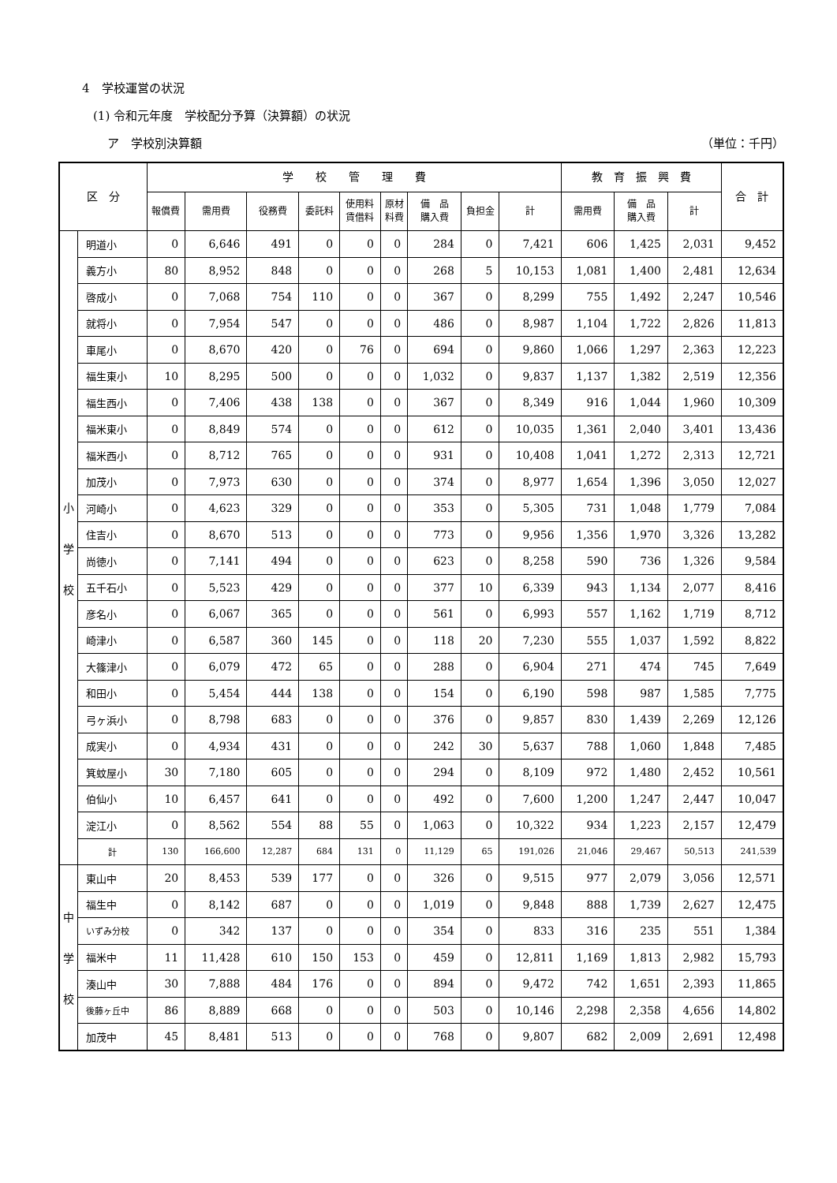4　学校運営の状況
(1) 令和元年度　学校配分予算（決算額）の状況
ア　学校別決算額 （単位：千円）
| 区 分 | | 学 校 管 理 費 | | | | | | | | | 教 育 振 興 費 | | | 合 計 |
| --- | --- | --- | --- | --- | --- | --- | --- | --- | --- | --- | --- | --- | --- | --- |
| | | 報償費 | 需用費 | 役務費 | 委託料 | 使用料 賃借料 | 原材 料費 | 備 品 購入費 | 負担金 | 計 | 需用費 | 備 品 購入費 | 計 | |
| 小 学 校 | 明道小 | 0 | 6,646 | 491 | 0 | 0 | 0 | 284 | 0 | 7,421 | 606 | 1,425 | 2,031 | 9,452 |
| | 義方小 | 80 | 8,952 | 848 | 0 | 0 | 0 | 268 | 5 | 10,153 | 1,081 | 1,400 | 2,481 | 12,634 |
| | 啓成小 | 0 | 7,068 | 754 | 110 | 0 | 0 | 367 | 0 | 8,299 | 755 | 1,492 | 2,247 | 10,546 |
| | 就将小 | 0 | 7,954 | 547 | 0 | 0 | 0 | 486 | 0 | 8,987 | 1,104 | 1,722 | 2,826 | 11,813 |
| | 車尾小 | 0 | 8,670 | 420 | 0 | 76 | 0 | 694 | 0 | 9,860 | 1,066 | 1,297 | 2,363 | 12,223 |
| | 福生東小 | 10 | 8,295 | 500 | 0 | 0 | 0 | 1,032 | 0 | 9,837 | 1,137 | 1,382 | 2,519 | 12,356 |
| | 福生西小 | 0 | 7,406 | 438 | 138 | 0 | 0 | 367 | 0 | 8,349 | 916 | 1,044 | 1,960 | 10,309 |
| | 福米東小 | 0 | 8,849 | 574 | 0 | 0 | 0 | 612 | 0 | 10,035 | 1,361 | 2,040 | 3,401 | 13,436 |
| | 福米西小 | 0 | 8,712 | 765 | 0 | 0 | 0 | 931 | 0 | 10,408 | 1,041 | 1,272 | 2,313 | 12,721 |
| | 加茂小 | 0 | 7,973 | 630 | 0 | 0 | 0 | 374 | 0 | 8,977 | 1,654 | 1,396 | 3,050 | 12,027 |
| | 河崎小 | 0 | 4,623 | 329 | 0 | 0 | 0 | 353 | 0 | 5,305 | 731 | 1,048 | 1,779 | 7,084 |
| | 住吉小 | 0 | 8,670 | 513 | 0 | 0 | 0 | 773 | 0 | 9,956 | 1,356 | 1,970 | 3,326 | 13,282 |
| | 尚徳小 | 0 | 7,141 | 494 | 0 | 0 | 0 | 623 | 0 | 8,258 | 590 | 736 | 1,326 | 9,584 |
| | 五千石小 | 0 | 5,523 | 429 | 0 | 0 | 0 | 377 | 10 | 6,339 | 943 | 1,134 | 2,077 | 8,416 |
| | 彦名小 | 0 | 6,067 | 365 | 0 | 0 | 0 | 561 | 0 | 6,993 | 557 | 1,162 | 1,719 | 8,712 |
| | 崎津小 | 0 | 6,587 | 360 | 145 | 0 | 0 | 118 | 20 | 7,230 | 555 | 1,037 | 1,592 | 8,822 |
| | 大篠津小 | 0 | 6,079 | 472 | 65 | 0 | 0 | 288 | 0 | 6,904 | 271 | 474 | 745 | 7,649 |
| | 和田小 | 0 | 5,454 | 444 | 138 | 0 | 0 | 154 | 0 | 6,190 | 598 | 987 | 1,585 | 7,775 |
| | 弓ヶ浜小 | 0 | 8,798 | 683 | 0 | 0 | 0 | 376 | 0 | 9,857 | 830 | 1,439 | 2,269 | 12,126 |
| | 成実小 | 0 | 4,934 | 431 | 0 | 0 | 0 | 242 | 30 | 5,637 | 788 | 1,060 | 1,848 | 7,485 |
| | 箕蚊屋小 | 30 | 7,180 | 605 | 0 | 0 | 0 | 294 | 0 | 8,109 | 972 | 1,480 | 2,452 | 10,561 |
| | 伯仙小 | 10 | 6,457 | 641 | 0 | 0 | 0 | 492 | 0 | 7,600 | 1,200 | 1,247 | 2,447 | 10,047 |
| | 淀江小 | 0 | 8,562 | 554 | 88 | 55 | 0 | 1,063 | 0 | 10,322 | 934 | 1,223 | 2,157 | 12,479 |
| | 計 | 130 | 166,600 | 12,287 | 684 | 131 | 0 | 11,129 | 65 | 191,026 | 21,046 | 29,467 | 50,513 | 241,539 |
| 中 学 校 | 東山中 | 20 | 8,453 | 539 | 177 | 0 | 0 | 326 | 0 | 9,515 | 977 | 2,079 | 3,056 | 12,571 |
| | 福生中 | 0 | 8,142 | 687 | 0 | 0 | 0 | 1,019 | 0 | 9,848 | 888 | 1,739 | 2,627 | 12,475 |
| | いずみ分校 | 0 | 342 | 137 | 0 | 0 | 0 | 354 | 0 | 833 | 316 | 235 | 551 | 1,384 |
| | 福米中 | 11 | 11,428 | 610 | 150 | 153 | 0 | 459 | 0 | 12,811 | 1,169 | 1,813 | 2,982 | 15,793 |
| | 湊山中 | 30 | 7,888 | 484 | 176 | 0 | 0 | 894 | 0 | 9,472 | 742 | 1,651 | 2,393 | 11,865 |
| | 後藤ヶ丘中 | 86 | 8,889 | 668 | 0 | 0 | 0 | 503 | 0 | 10,146 | 2,298 | 2,358 | 4,656 | 14,802 |
| | 加茂中 | 45 | 8,481 | 513 | 0 | 0 | 0 | 768 | 0 | 9,807 | 682 | 2,009 | 2,691 | 12,498 |